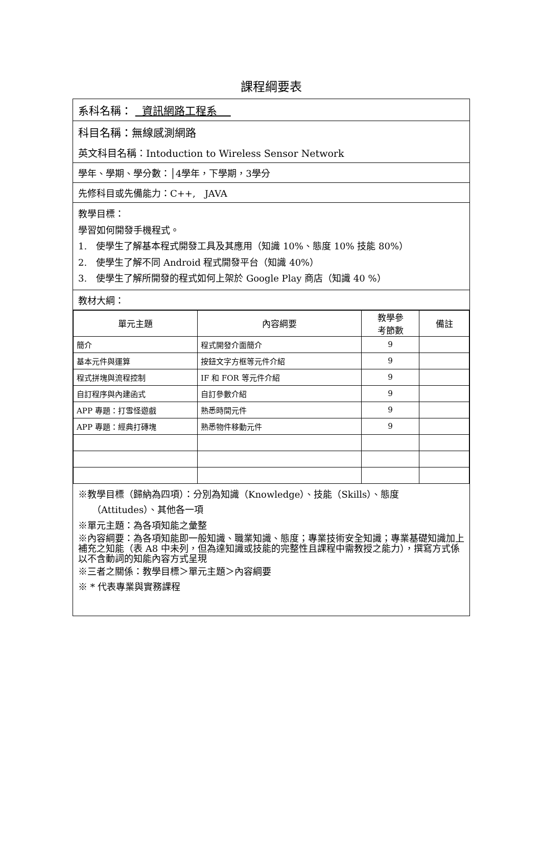課程綱要表
系科名稱： 資訊網路工程系
科目名稱：無線感測網路
英文科目名稱：Intoduction to Wireless Sensor Network
學年、學期、學分數：│4學年，下學期，3學分
先修科目或先備能力：C++,　JAVA
教學目標：
學習如何開發手機程式。
1.　使學生了解基本程式開發工具及其應用（知識 10%、態度 10% 技能 80%）
2.　使學生了解不同 Android 程式開發平台（知識 40%）
3.　使學生了解所開發的程式如何上架於 Google Play 商店（知識 40 %）
教材大綱：
| 單元主題 | 內容綱要 | 教學參 考節數 | 備註 |
| --- | --- | --- | --- |
| 簡介 | 程式開發介面簡介 | 9 | |
| 基本元件與運算 | 按鈕文字方框等元件介紹 | 9 | |
| 程式拼塊與流程控制 | IF 和 FOR 等元件介紹 | 9 | |
| 自訂程序與內建函式 | 自訂參數介紹 | 9 | |
| APP 專題：打雪怪遊戲 | 熟悉時間元件 | 9 | |
| APP 專題：經典打磚塊 | 熟悉物件移動元件 | 9 | |
※教學目標（歸納為四項）：分別為知識（Knowledge）、技能（Skills）、態度
　　（Attitudes）、其他各一項
※單元主題：為各項知能之彙整
※內容綱要：為各項知能即一般知識、職業知識、態度；專業技術安全知識；專業基礎知識加上補充之知能（表 A8 中未列，但為達知識或技能的完整性且課程中需教授之能力），撰寫方式係以不含動詞的知能內容方式呈現
※三者之關係：教學目標＞單元主題＞內容綱要
※ * 代表專業與實務課程